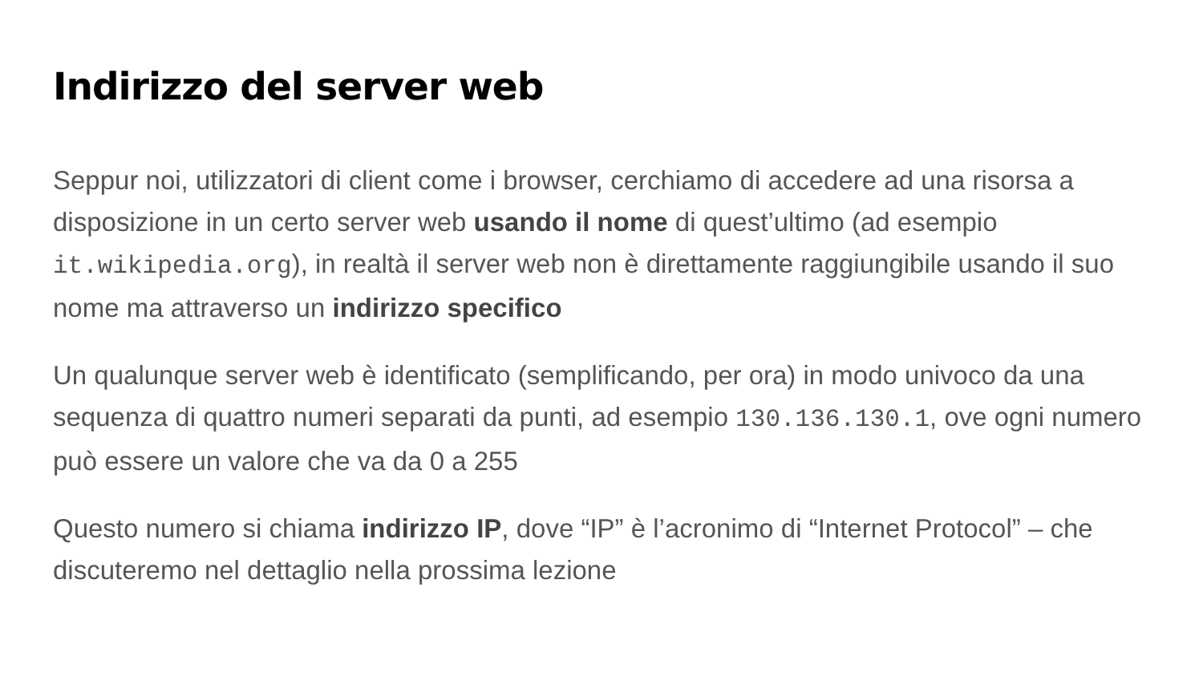Indirizzo del server web
Seppur noi, utilizzatori di client come i browser, cerchiamo di accedere ad una risorsa a disposizione in un certo server web usando il nome di quest’ultimo (ad esempio it.wikipedia.org), in realtà il server web non è direttamente raggiungibile usando il suo nome ma attraverso un indirizzo specifico
Un qualunque server web è identificato (semplificando, per ora) in modo univoco da una sequenza di quattro numeri separati da punti, ad esempio 130.136.130.1, ove ogni numero può essere un valore che va da 0 a 255
Questo numero si chiama indirizzo IP, dove “IP” è l’acronimo di “Internet Protocol” – che discuteremo nel dettaglio nella prossima lezione